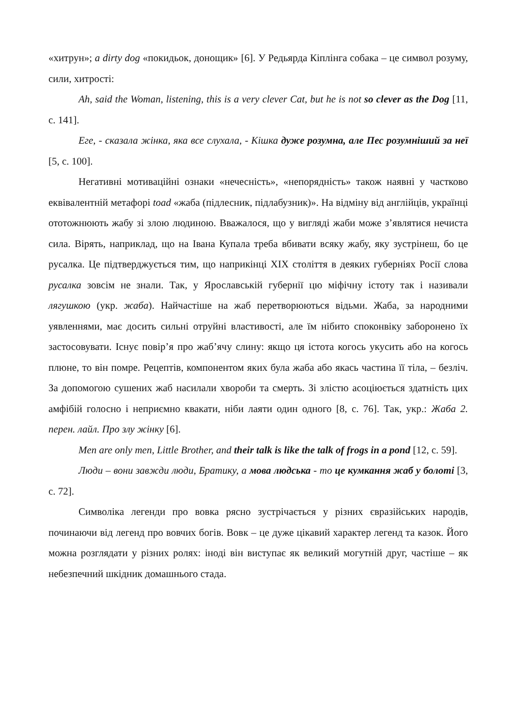«хитрун»; a dirty dog «покидьок, донощик» [6]. У Редьярда Кіплінга собака – це символ розуму, сили, хитрості:
Ah, said the Woman, listening, this is a very clever Cat, but he is not so clever as the Dog [11, с. 141].
Еге, - сказала жінка, яка все слухала, - Кішка дуже розумна, але Пес розумніший за неї [5, с. 100].
Негативні мотиваційні ознаки «нечесність», «непорядність» також наявні у частково еквівалентній метафорі toad «жаба (підлесник, підлабузник)». На відміну від англійців, українці ототожнюють жабу зі злою людиною. Вважалося, що у вигляді жаби може з’являтися нечиста сила. Вірять, наприклад, що на Івана Купала треба вбивати всяку жабу, яку зустрінеш, бо це русалка. Це підтверджується тим, що наприкінці XIX століття в деяких губерніях Росії слова русалка зовсім не знали. Так, у Ярославській губернії цю міфічну істоту так і називали лягушкою (укр. жаба). Найчастіше на жаб перетворюються відьми. Жаба, за народними уявленнями, має досить сильні отруйні властивості, але їм нібито споконвіку заборонено їх застосовувати. Існує повір’я про жаб’ячу слину: якщо ця істота когось укусить або на когось плюне, то він помре. Рецептів, компонентом яких була жаба або якась частина її тіла, – безліч. За допомогою сушених жаб насилали хвороби та смерть. Зі злістю асоціюється здатність цих амфібій голосно і неприємно квакати, ніби лаяти один одного [8, с. 76]. Так, укр.: Жаба 2. перен. лайл. Про злу жінку [6].
Men are only men, Little Brother, and their talk is like the talk of frogs in a pond [12, с. 59].
Люди – вони завжди люди, Братику, а мова людська - то це кумкання жаб у болоті [3, с. 72].
Символіка легенди про вовка рясно зустрічається у різних євразійських народів, починаючи від легенд про вовчих богів. Вовк – це дуже цікавий характер легенд та казок. Його можна розглядати у різних ролях: іноді він виступає як великий могутній друг, частіше – як небезпечний шкідник домашнього стада.